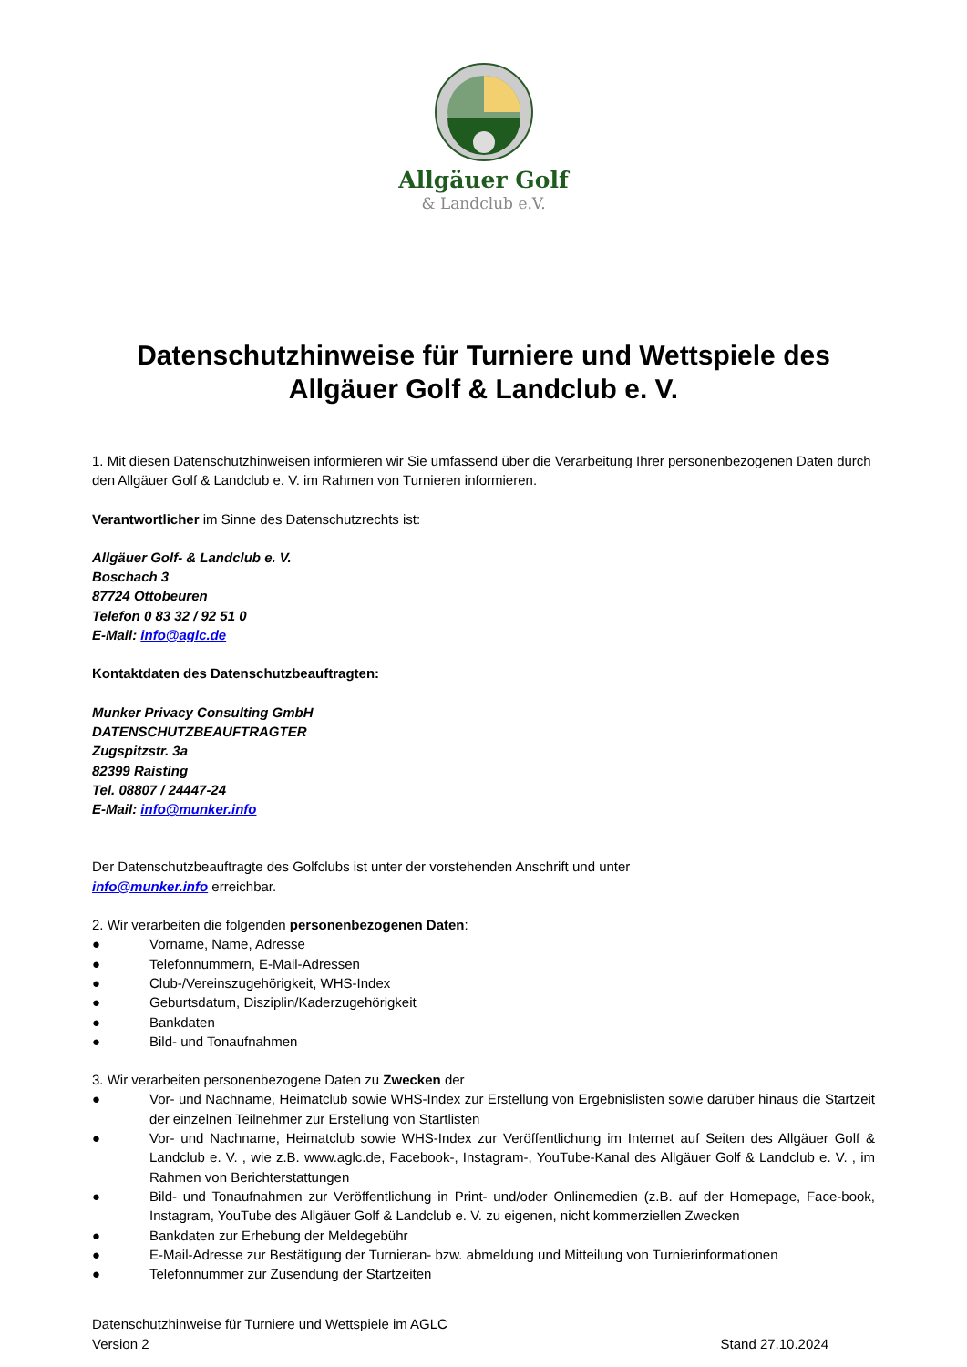Allgäuer Golf
& Landclub e.V.
Datenschutzhinweise für Turniere und Wettspiele des Allgäuer Golf & Landclub e. V.
1. Mit diesen Datenschutzhinweisen informieren wir Sie umfassend über die Verarbeitung Ihrer personenbezogenen Daten durch den Allgäuer Golf & Landclub e. V. im Rahmen von Turnieren informieren.
Verantwortlicher im Sinne des Datenschutzrechts ist:
Allgäuer Golf- & Landclub e. V.
Boschach 3
87724 Ottobeuren
Telefon 0 83 32 / 92 51 0
E-Mail: info@aglc.de
Kontaktdaten des Datenschutzbeauftragten:
Munker Privacy Consulting GmbH
DATENSCHUTZBEAUFTRAGTER
Zugspitzstr. 3a
82399 Raisting
Tel. 08807 / 24447-24
E-Mail: info@munker.info
Der Datenschutzbeauftragte des Golfclubs ist unter der vorstehenden Anschrift und unter
info@munker.info erreichbar.
2. Wir verarbeiten die folgenden personenbezogenen Daten:
● Vorname, Name, Adresse
● Telefonnummern, E-Mail-Adressen
● Club-/Vereinszugehörigkeit, WHS-Index
● Geburtsdatum, Disziplin/Kaderzugehörigkeit
● Bankdaten
● Bild- und Tonaufnahmen
3. Wir verarbeiten personenbezogene Daten zu Zwecken der
● Vor- und Nachname, Heimatclub sowie WHS-Index zur Erstellung von Ergebnislisten sowie darüber hinaus die Startzeit der einzelnen Teilnehmer zur Erstellung von Startlisten
● Vor- und Nachname, Heimatclub sowie WHS-Index zur Veröffentlichung im Internet auf Seiten des Allgäuer Golf & Landclub e. V. , wie z.B. www.aglc.de, Facebook-, Instagram-, YouTube-Kanal des Allgäuer Golf & Landclub e. V. , im Rahmen von Berichterstattungen
● Bild- und Tonaufnahmen zur Veröffentlichung in Print- und/oder Onlinemedien (z.B. auf der Homepage, Face-book, Instagram, YouTube des Allgäuer Golf & Landclub e. V. zu eigenen, nicht kommerziellen Zwecken
● Bankdaten zur Erhebung der Meldegebühr
● E-Mail-Adresse zur Bestätigung der Turnieran- bzw. abmeldung und Mitteilung von Turnierinformationen
● Telefonnummer zur Zusendung der Startzeiten
Datenschutzhinweise für Turniere und Wettspiele im AGLC
Version 2
Stand 27.10.2024